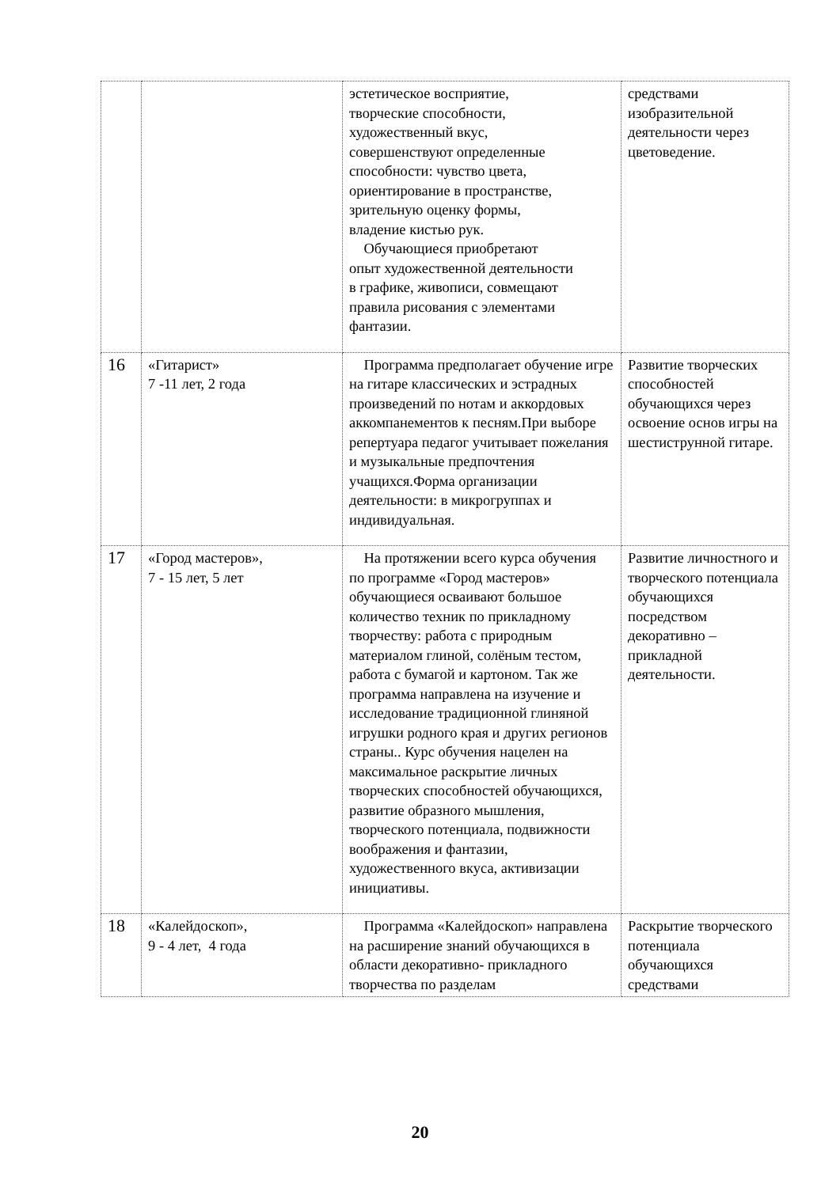| | | эстетическое восприятие, творческие способности, художественный вкус, совершенствуют определенные способности: чувство цвета, ориентирование в пространстве, зрительную оценку формы, владение кистью рук. Обучающиеся приобретают опыт художественной деятельности в графике, живописи, совмещают правила рисования с элементами фантазии. | средствами изобразительной деятельности через цветоведение. |
| 16 | «Гитарист» 7 -11 лет, 2 года | Программа предполагает обучение игре на гитаре классических и эстрадных произведений по нотам и аккордовых аккомпанементов к песням.При выборе репертуара педагог учитывает пожелания и музыкальные предпочтения учащихся.Форма организации деятельности: в микрогруппах и индивидуальная. | Развитие творческих способностей обучающихся через освоение основ игры на шестиструнной гитаре. |
| 17 | «Город мастеров», 7 - 15 лет, 5 лет | На протяжении всего курса обучения по программе «Город мастеров» обучающиеся осваивают большое количество техник по прикладному творчеству: работа с природным материалом глиной, солёным тестом, работа с бумагой и картоном. Так же программа направлена на изучение и исследование традиционной глиняной игрушки родного края и других регионов страны.. Курс обучения нацелен на максимальное раскрытие личных творческих способностей обучающихся, развитие образного мышления, творческого потенциала, подвижности воображения и фантазии, художественного вкуса, активизации инициативы. | Развитие личностного и творческого потенциала обучающихся посредством декоративно – прикладной деятельности. |
| 18 | «Калейдоскоп», 9 - 4 лет, 4 года | Программа «Калейдоскоп» направлена на расширение знаний обучающихся в области декоративно- прикладного творчества по разделам | Раскрытие творческого потенциала обучающихся средствами |
20